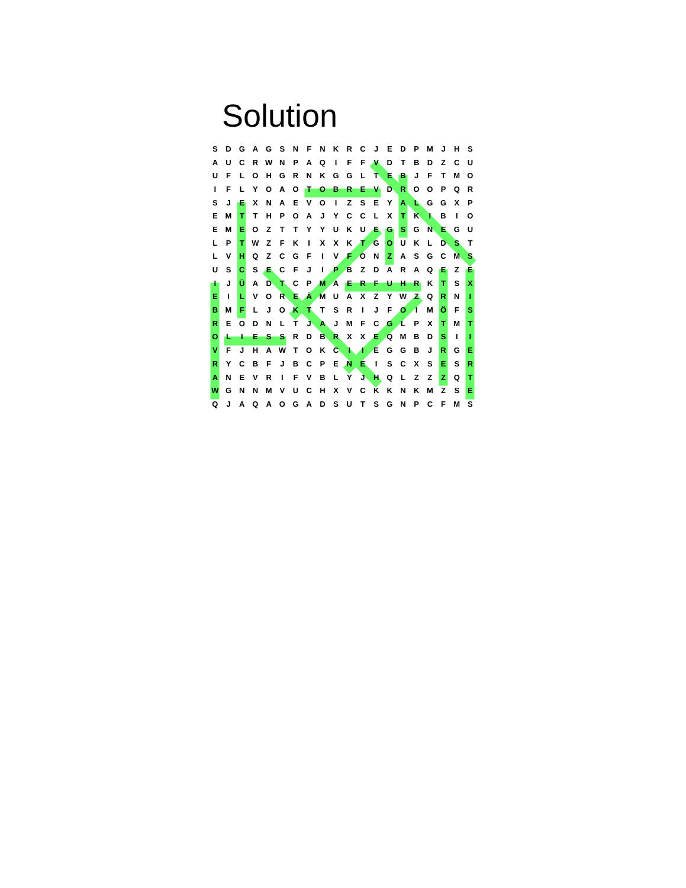Solution
| S | D | G | A | G | S | N | F | N | K | R | C | J | E | D | P | M | J | H | S |
| A | U | C | R | W | N | P | A | Q | I | F | F | V | D | T | B | D | Z | C | U |
| U | F | L | O | H | G | R | N | K | G | G | L | T | E | B | J | F | T | M | O |
| I | F | L | Y | O | A | O | T | O | B | R | E | V | D | R | O | O | P | Q | R |
| S | J | E | X | N | A | E | V | O | I | Z | S | E | Y | A | L | G | G | X | P |
| E | M | T | T | H | P | O | A | J | Y | C | C | L | X | T | K | I | B | I | O |
| E | M | E | O | Z | T | T | Y | Y | U | K | U | E | G | S | G | N | E | G | U |
| L | P | T | W | Z | F | K | I | X | X | K | T | G | O | U | K | L | D | S | T |
| L | V | H | Q | Z | C | G | F | I | V | F | O | N | Z | A | S | G | C | M | S |
| U | S | C | S | E | C | F | J | I | P | B | Z | D | A | R | A | Q | E | Z | E |
| I | J | Ü | A | D | T | C | P | M | A | E | R | F | U | H | R | K | T | S | X |
| E | I | L | V | O | R | E | Ä | M | U | A | X | Z | Y | W | Z | Q | R | N | I |
| B | M | F | L | J | O | K | T | T | S | R | I | J | F | O | I | M | Ö | F | S |
| R | E | O | D | N | L | T | J | A | J | M | F | C | G | L | P | X | T | M | T |
| O | L | I | E | S | S | R | D | B | R | X | X | E | Q | M | B | D | S | I | I |
| V | F | J | H | A | W | T | O | K | C | I | I | E | G | G | B | J | R | G | E |
| R | Y | C | B | F | J | B | C | P | E | N | E | I | S | C | X | S | E | S | R |
| A | N | E | V | R | I | F | V | B | L | Y | J | H | Q | L | Z | Z | Z | Q | T |
| W | G | N | N | M | V | U | C | H | X | V | C | K | K | N | K | M | Z | S | E |
| Q | J | A | Q | A | O | G | A | D | S | U | T | S | G | N | P | C | F | M | S |